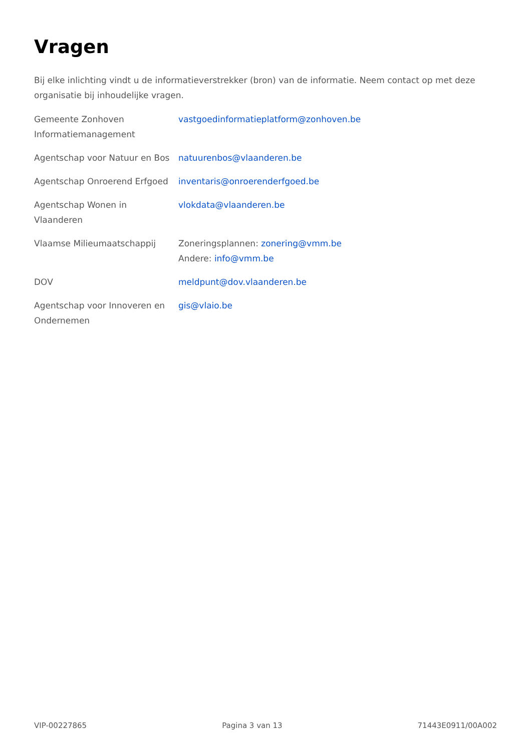Vragen
Bij elke inlichting vindt u de informatieverstrekker (bron) van de informatie. Neem contact op met deze organisatie bij inhoudelijke vragen.
| Gemeente Zonhoven Informatiemanagement | vastgoedinformatieplatform@zonhoven.be |
| Agentschap voor Natuur en Bos | natuurenbos@vlaanderen.be |
| Agentschap Onroerend Erfgoed | inventaris@onroerenderfgoed.be |
| Agentschap Wonen in Vlaanderen | vlokdata@vlaanderen.be |
| Vlaamse Milieumaatschappij | Zoneringsplannen: zonering@vmm.be Andere: info@vmm.be |
| DOV | meldpunt@dov.vlaanderen.be |
| Agentschap voor Innoveren en Ondernemen | gis@vlaio.be |
VIP-00227865 Pagina 3 van 13 71443E0911/00A002